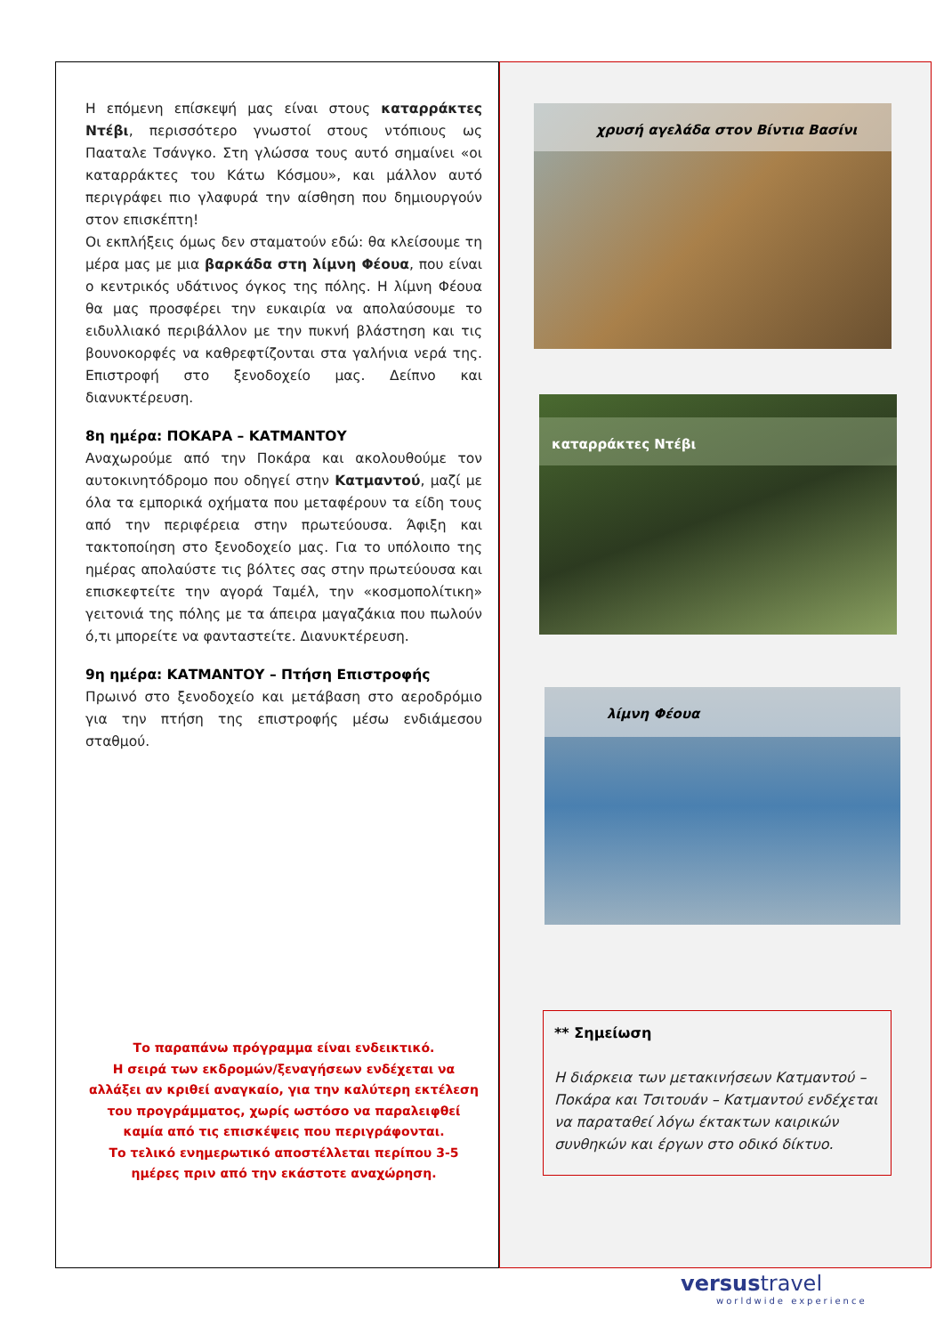Η επόμενη επίσκεψή μας είναι στους καταρράκτες Ντέβι, περισσότερο γνωστοί στους ντόπιους ως Πααταλε Τσάνγκο. Στη γλώσσα τους αυτό σημαίνει «οι καταρράκτες του Κάτω Κόσμου», και μάλλον αυτό περιγράφει πιο γλαφυρά την αίσθηση που δημιουργούν στον επισκέπτη!
Οι εκπλήξεις όμως δεν σταματούν εδώ: θα κλείσουμε τη μέρα μας με μια βαρκάδα στη λίμνη Φέουα, που είναι ο κεντρικός υδάτινος όγκος της πόλης. Η λίμνη Φέουα θα μας προσφέρει την ευκαιρία να απολαύσουμε το ειδυλλιακό περιβάλλον με την πυκνή βλάστηση και τις βουνοκορφές να καθρεφτίζονται στα γαλήνια νερά της. Επιστροφή στο ξενοδοχείο μας. Δείπνο και διανυκτέρευση.
8η ημέρα: ΠΟΚΑΡΑ – ΚΑΤΜΑΝΤΟΥ
Αναχωρούμε από την Ποκάρα και ακολουθούμε τον αυτοκινητόδρομο που οδηγεί στην Κατμαντού, μαζί με όλα τα εμπορικά οχήματα που μεταφέρουν τα είδη τους από την περιφέρεια στην πρωτεύουσα. Άφιξη και τακτοποίηση στο ξενοδοχείο μας. Για το υπόλοιπο της ημέρας απολαύστε τις βόλτες σας στην πρωτεύουσα και επισκεφτείτε την αγορά Ταμέλ, την «κοσμοπολίτικη» γειτονιά της πόλης με τα άπειρα μαγαζάκια που πωλούν ό,τι μπορείτε να φανταστείτε. Διανυκτέρευση.
9η ημέρα: ΚΑΤΜΑΝΤΟΥ – Πτήση Επιστροφής
Πρωινό στο ξενοδοχείο και μετάβαση στο αεροδρόμιο για την πτήση της επιστροφής μέσω ενδιάμεσου σταθμού.
Το παραπάνω πρόγραμμα είναι ενδεικτικό.
Η σειρά των εκδρομών/ξεναγήσεων ενδέχεται να αλλάξει αν κριθεί αναγκαίο, για την καλύτερη εκτέλεση του προγράμματος, χωρίς ωστόσο να παραλειφθεί καμία από τις επισκέψεις που περιγράφονται.
Το τελικό ενημερωτικό αποστέλλεται περίπου 3-5 ημέρες πριν από την εκάστοτε αναχώρηση.
χρυσή αγελάδα στον Βίντια Βασίνι
καταρράκτες Ντέβι
λίμνη Φέουα
** Σημείωση
Η διάρκεια των μετακινήσεων Κατμαντού – Ποκάρα και Τσιτουάν – Κατμαντού ενδέχεται να παραταθεί λόγω έκτακτων καιρικών συνθηκών και έργων στο οδικό δίκτυο.
versustravel
worldwide experience